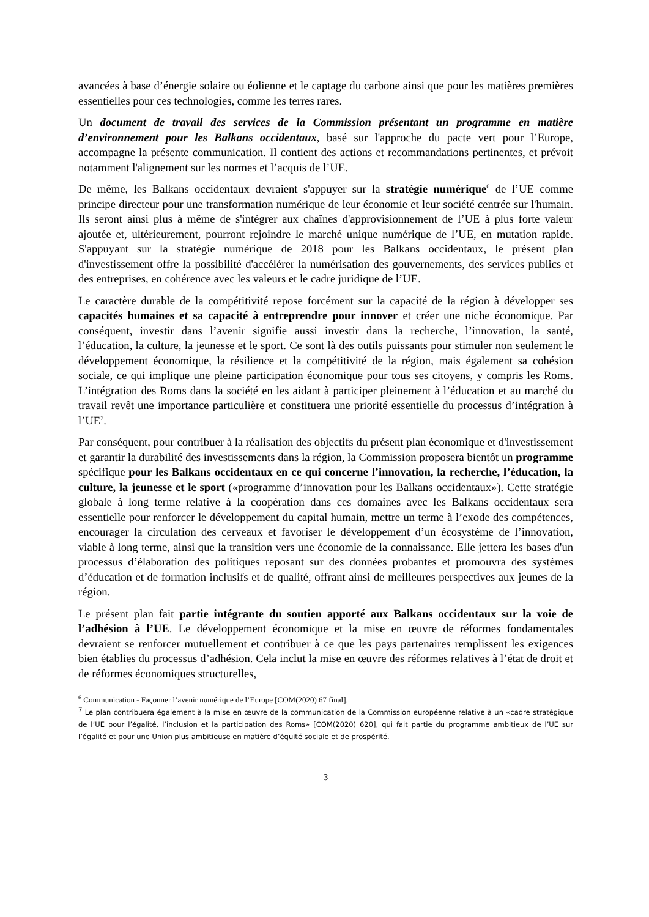avancées à base d’énergie solaire ou éolienne et le captage du carbone ainsi que pour les matières premières essentielles pour ces technologies, comme les terres rares.
Un document de travail des services de la Commission présentant un programme en matière d’environnement pour les Balkans occidentaux, basé sur l'approche du pacte vert pour l’Europe, accompagne la présente communication. Il contient des actions et recommandations pertinentes, et prévoit notamment l'alignement sur les normes et l’acquis de l’UE.
De même, les Balkans occidentaux devraient s'appuyer sur la stratégie numérique<sup>6</sup> de l’UE comme principe directeur pour une transformation numérique de leur économie et leur société centrée sur l'humain. Ils seront ainsi plus à même de s'intégrer aux chaînes d'approvisionnement de l’UE à plus forte valeur ajoutée et, ultérieurement, pourront rejoindre le marché unique numérique de l’UE, en mutation rapide. S'appuyant sur la stratégie numérique de 2018 pour les Balkans occidentaux, le présent plan d'investissement offre la possibilité d'accélérer la numérisation des gouvernements, des services publics et des entreprises, en cohérence avec les valeurs et le cadre juridique de l’UE.
Le caractère durable de la compétitivité repose forcément sur la capacité de la région à développer ses capacités humaines et sa capacité à entreprendre pour innover et créer une niche économique. Par conséquent, investir dans l’avenir signifie aussi investir dans la recherche, l’innovation, la santé, l’éducation, la culture, la jeunesse et le sport. Ce sont là des outils puissants pour stimuler non seulement le développement économique, la résilience et la compétitivité de la région, mais également sa cohésion sociale, ce qui implique une pleine participation économique pour tous ses citoyens, y compris les Roms. L’intégration des Roms dans la société en les aidant à participer pleinement à l’éducation et au marché du travail revêt une importance particulière et constituera une priorité essentielle du processus d’intégration à l’UE<sup>7</sup>.
Par conséquent, pour contribuer à la réalisation des objectifs du présent plan économique et d'investissement et garantir la durabilité des investissements dans la région, la Commission proposera bientôt un programme spécifique pour les Balkans occidentaux en ce qui concerne l’innovation, la recherche, l’éducation, la culture, la jeunesse et le sport («programme d’innovation pour les Balkans occidentaux»). Cette stratégie globale à long terme relative à la coopération dans ces domaines avec les Balkans occidentaux sera essentielle pour renforcer le développement du capital humain, mettre un terme à l’exode des compétences, encourager la circulation des cerveaux et favoriser le développement d’un écosystème de l’innovation, viable à long terme, ainsi que la transition vers une économie de la connaissance. Elle jettera les bases d'un processus d’élaboration des politiques reposant sur des données probantes et promouvra des systèmes d’éducation et de formation inclusifs et de qualité, offrant ainsi de meilleures perspectives aux jeunes de la région.
Le présent plan fait partie intégrante du soutien apporté aux Balkans occidentaux sur la voie de l’adhésion à l’UE. Le développement économique et la mise en œuvre de réformes fondamentales devraient se renforcer mutuellement et contribuer à ce que les pays partenaires remplissent les exigences bien établies du processus d’adhésion. Cela inclut la mise en œuvre des réformes relatives à l’état de droit et de réformes économiques structurelles,
<sup>6</sup> Communication - Façonner l’avenir numérique de l’Europe [COM(2020) 67 final].
<sup>7</sup> Le plan contribuera également à la mise en œuvre de la communication de la Commission européenne relative à un «cadre stratégique de l’UE pour l’égalité, l’inclusion et la participation des Roms» [COM(2020) 620], qui fait partie du programme ambitieux de l’UE sur l’égalité et pour une Union plus ambitieuse en matière d’équité sociale et de prospérité.
3